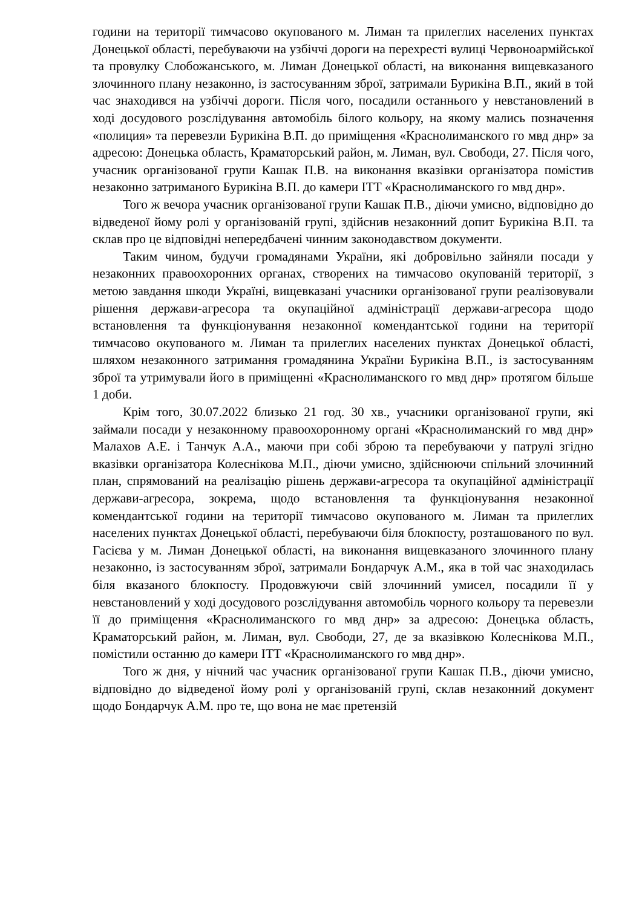години на території тимчасово окупованого м. Лиман та прилеглих населених пунктах Донецької області, перебуваючи на узбіччі дороги на перехресті вулиці Червоноармійської та провулку Слобожанського, м. Лиман Донецької області, на виконання вищевказаного злочинного плану незаконно, із застосуванням зброї, затримали Бурикіна В.П., який в той час знаходився на узбіччі дороги. Після чого, посадили останнього у невстановлений в ході досудового розслідування автомобіль білого кольору, на якому мались позначення «полиция» та перевезли Бурикіна В.П. до приміщення «Краснолиманского го мвд днр» за адресою: Донецька область, Краматорський район, м. Лиман, вул. Свободи, 27. Після чого, учасник організованої групи Кашак П.В. на виконання вказівки організатора помістив незаконно затриманого Бурикіна В.П. до камери ІТТ «Краснолиманского го мвд днр».
Того ж вечора учасник організованої групи Кашак П.В., діючи умисно, відповідно до відведеної йому ролі у організованій групі, здійснив незаконний допит Бурикіна В.П. та склав про це відповідні непередбачені чинним законодавством документи.
Таким чином, будучи громадянами України, які добровільно зайняли посади у незаконних правоохоронних органах, створених на тимчасово окупованій території, з метою завдання шкоди Україні, вищевказані учасники організованої групи реалізовували рішення держави-агресора та окупаційної адміністрації держави-агресора щодо встановлення та функціонування незаконної комендантської години на території тимчасово окупованого м. Лиман та прилеглих населених пунктах Донецької області, шляхом незаконного затримання громадянина України Бурикіна В.П., із застосуванням зброї та утримували його в приміщенні «Краснолиманского го мвд днр» протягом більше 1 доби.
Крім того, 30.07.2022 близько 21 год. 30 хв., учасники організованої групи, які займали посади у незаконному правоохоронному органі «Краснолиманский го мвд днр» Малахов А.Е. і Танчук А.А., маючи при собі зброю та перебуваючи у патрулі згідно вказівки організатора Колеснікова М.П., діючи умисно, здійснюючи спільний злочинний план, спрямований на реалізацію рішень держави-агресора та окупаційної адміністрації держави-агресора, зокрема, щодо встановлення та функціонування незаконної комендантської години на території тимчасово окупованого м. Лиман та прилеглих населених пунктах Донецької області, перебуваючи біля блокпосту, розташованого по вул. Гасієва у м. Лиман Донецької області, на виконання вищевказаного злочинного плану незаконно, із застосуванням зброї, затримали Бондарчук А.М., яка в той час знаходилась біля вказаного блокпосту. Продовжуючи свій злочинний умисел, посадили її у невстановлений у ході досудового розслідування автомобіль чорного кольору та перевезли її до приміщення «Краснолиманского го мвд днр» за адресою: Донецька область, Краматорський район, м. Лиман, вул. Свободи, 27, де за вказівкою Колеснікова М.П., помістили останню до камери ІТТ «Краснолиманского го мвд днр».
Того ж дня, у нічний час учасник організованої групи Кашак П.В., діючи умисно, відповідно до відведеної йому ролі у організованій групі, склав незаконний документ щодо Бондарчук А.М. про те, що вона не має претензій